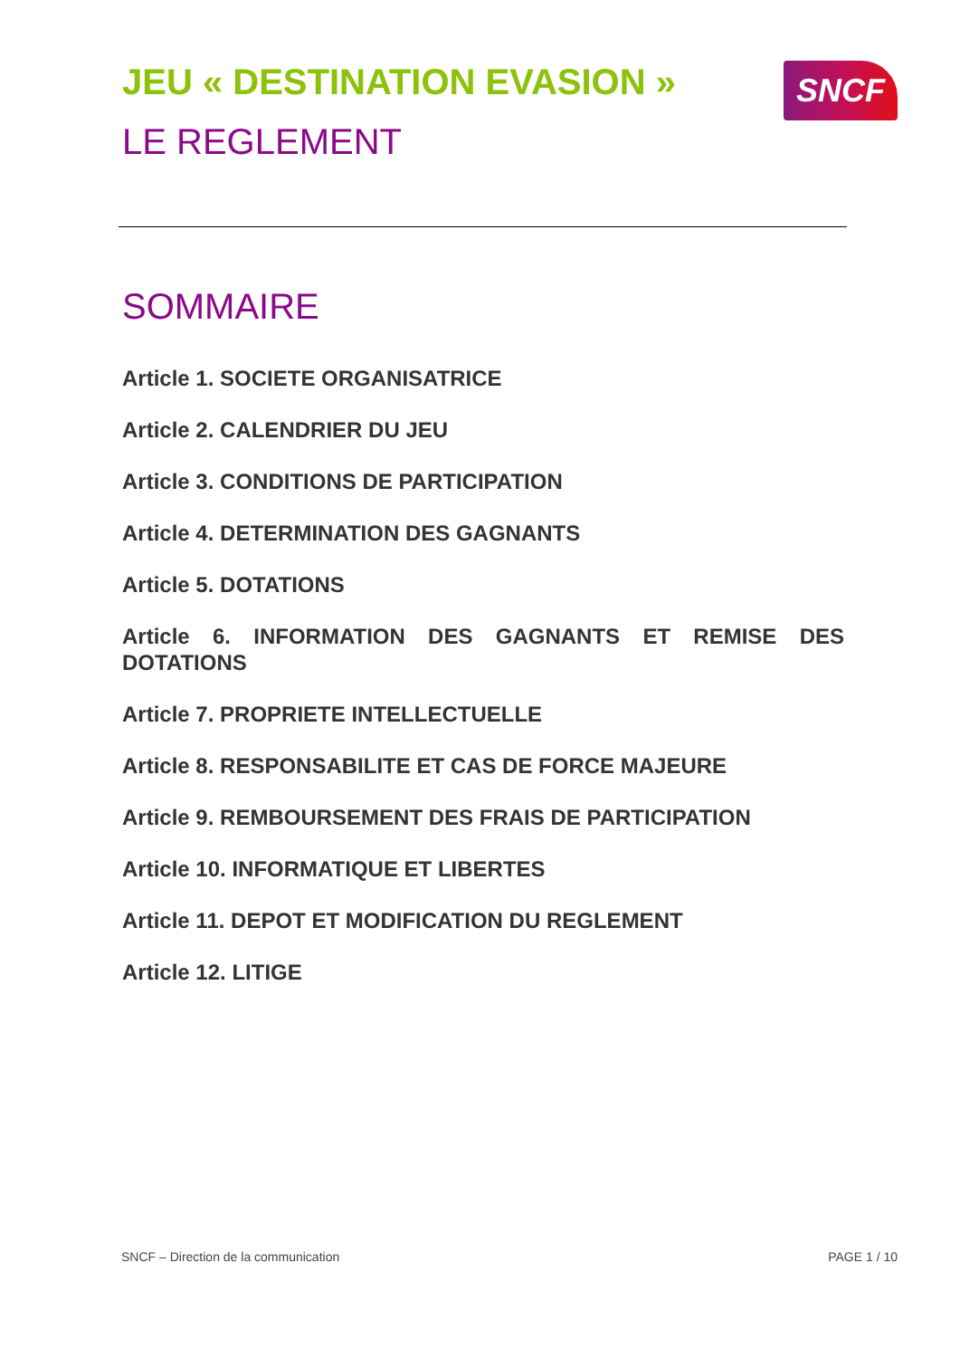JEU « DESTINATION EVASION » SNCF
LE REGLEMENT
SOMMAIRE
Article 1. SOCIETE ORGANISATRICE
Article 2. CALENDRIER DU JEU
Article 3. CONDITIONS DE PARTICIPATION
Article 4. DETERMINATION DES GAGNANTS
Article 5. DOTATIONS
Article 6. INFORMATION DES GAGNANTS ET REMISE DES DOTATIONS
Article 7. PROPRIETE INTELLECTUELLE
Article 8. RESPONSABILITE ET CAS DE FORCE MAJEURE
Article 9. REMBOURSEMENT DES FRAIS DE PARTICIPATION
Article 10. INFORMATIQUE ET LIBERTES
Article 11. DEPOT ET MODIFICATION DU REGLEMENT
Article 12. LITIGE
SNCF – Direction de la communication PAGE 1 / 10